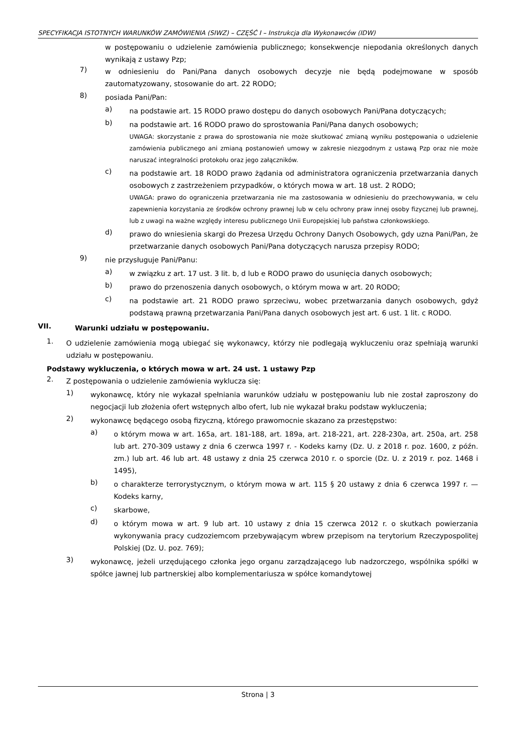SPECYFIKACJA ISTOTNYCH WARUNKÓW ZAMÓWIENIA (SIWZ) – CZĘŚĆ I – Instrukcja dla Wykonawców (IDW)
w postępowaniu o udzielenie zamówienia publicznego; konsekwencje niepodania określonych danych wynikają z ustawy Pzp;
7)
w odniesieniu do Pani/Pana danych osobowych decyzje nie będą podejmowane w sposób zautomatyzowany, stosowanie do art. 22 RODO;
8)
posiada Pani/Pan:
a)
na podstawie art. 15 RODO prawo dostępu do danych osobowych Pani/Pana dotyczących;
b)
na podstawie art. 16 RODO prawo do sprostowania Pani/Pana danych osobowych;
UWAGA: skorzystanie z prawa do sprostowania nie może skutkować zmianą wyniku postępowania o udzielenie zamówienia publicznego ani zmianą postanowień umowy w zakresie niezgodnym z ustawą Pzp oraz nie może naruszać integralności protokołu oraz jego załączników.
c)
na podstawie art. 18 RODO prawo żądania od administratora ograniczenia przetwarzania danych osobowych z zastrzeżeniem przypadków, o których mowa w art. 18 ust. 2 RODO;
UWAGA: prawo do ograniczenia przetwarzania nie ma zastosowania w odniesieniu do przechowywania, w celu zapewnienia korzystania ze środków ochrony prawnej lub w celu ochrony praw innej osoby fizycznej lub prawnej, lub z uwagi na ważne względy interesu publicznego Unii Europejskiej lub państwa członkowskiego.
d)
prawo do wniesienia skargi do Prezesa Urzędu Ochrony Danych Osobowych, gdy uzna Pani/Pan, że przetwarzanie danych osobowych Pani/Pana dotyczących narusza przepisy RODO;
9)
nie przysługuje Pani/Panu:
a)
w związku z art. 17 ust. 3 lit. b, d lub e RODO prawo do usunięcia danych osobowych;
b)
prawo do przenoszenia danych osobowych, o którym mowa w art. 20 RODO;
c)
na podstawie art. 21 RODO prawo sprzeciwu, wobec przetwarzania danych osobowych, gdyż podstawą prawną przetwarzania Pani/Pana danych osobowych jest art. 6 ust. 1 lit. c RODO.
VII.
Warunki udziału w postępowaniu.
1.
O udzielenie zamówienia mogą ubiegać się wykonawcy, którzy nie podlegają wykluczeniu oraz spełniają warunki udziału w postępowaniu.
Podstawy wykluczenia, o których mowa w art. 24 ust. 1 ustawy Pzp
2.
Z postępowania o udzielenie zamówienia wyklucza się:
1)
wykonawcę, który nie wykazał spełniania warunków udziału w postępowaniu lub nie został zaproszony do negocjacji lub złożenia ofert wstępnych albo ofert, lub nie wykazał braku podstaw wykluczenia;
2)
wykonawcę będącego osobą fizyczną, którego prawomocnie skazano za przestępstwo:
a)
o którym mowa w art. 165a, art. 181-188, art. 189a, art. 218-221, art. 228-230a, art. 250a, art. 258 lub art. 270-309 ustawy z dnia 6 czerwca 1997 r. - Kodeks karny (Dz. U. z 2018 r. poz. 1600, z późn. zm.) lub art. 46 lub art. 48 ustawy z dnia 25 czerwca 2010 r. o sporcie (Dz. U. z 2019 r. poz. 1468 i 1495),
b)
o charakterze terrorystycznym, o którym mowa w art. 115 § 20 ustawy z dnia 6 czerwca 1997 r. — Kodeks karny,
c)
skarbowe,
d)
o którym mowa w art. 9 lub art. 10 ustawy z dnia 15 czerwca 2012 r. o skutkach powierzania wykonywania pracy cudzoziemcom przebywającym wbrew przepisom na terytorium Rzeczypospolitej Polskiej (Dz. U. poz. 769);
3)
wykonawcę, jeżeli urzędującego członka jego organu zarządzającego lub nadzorczego, wspólnika spółki w spółce jawnej lub partnerskiej albo komplementariusza w spółce komandytowej
Strona | 3